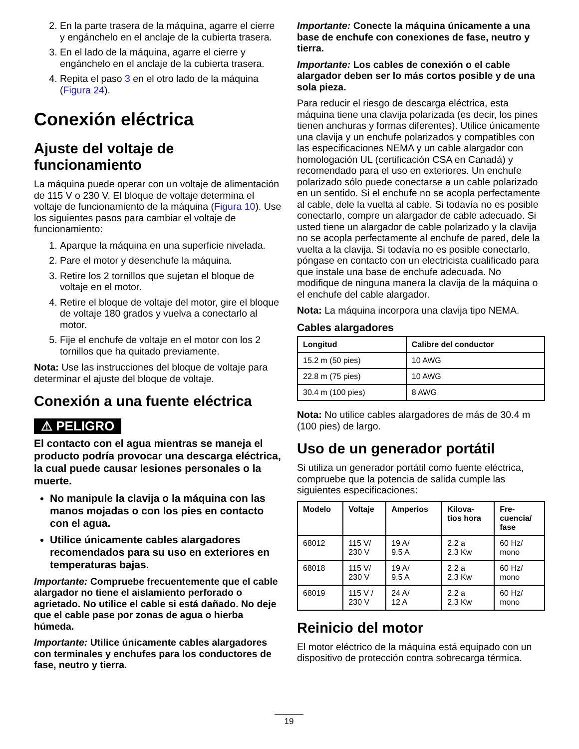2. En la parte trasera de la máquina, agarre el cierre y engánchelo en el anclaje de la cubierta trasera.
3. En el lado de la máquina, agarre el cierre y engánchelo en el anclaje de la cubierta trasera.
4. Repita el paso 3 en el otro lado de la máquina (Figura 24).
Conexión eléctrica
Ajuste del voltaje de funcionamiento
La máquina puede operar con un voltaje de alimentación de 115 V o 230 V. El bloque de voltaje determina el voltaje de funcionamiento de la máquina (Figura 10). Use los siguientes pasos para cambiar el voltaje de funcionamiento:
1. Aparque la máquina en una superficie nivelada.
2. Pare el motor y desenchufe la máquina.
3. Retire los 2 tornillos que sujetan el bloque de voltaje en el motor.
4. Retire el bloque de voltaje del motor, gire el bloque de voltaje 180 grados y vuelva a conectarlo al motor.
5. Fije el enchufe de voltaje en el motor con los 2 tornillos que ha quitado previamente.
Nota: Use las instrucciones del bloque de voltaje para determinar el ajuste del bloque de voltaje.
Conexión a una fuente eléctrica
⚠ PELIGRO
El contacto con el agua mientras se maneja el producto podría provocar una descarga eléctrica, la cual puede causar lesiones personales o la muerte.
No manipule la clavija o la máquina con las manos mojadas o con los pies en contacto con el agua.
Utilice únicamente cables alargadores recomendados para su uso en exteriores en temperaturas bajas.
Importante: Compruebe frecuentemente que el cable alargador no tiene el aislamiento perforado o agrietado. No utilice el cable si está dañado. No deje que el cable pase por zonas de agua o hierba húmeda.
Importante: Utilice únicamente cables alargadores con terminales y enchufes para los conductores de fase, neutro y tierra.
Importante: Conecte la máquina únicamente a una base de enchufe con conexiones de fase, neutro y tierra.
Importante: Los cables de conexión o el cable alargador deben ser lo más cortos posible y de una sola pieza.
Para reducir el riesgo de descarga eléctrica, esta máquina tiene una clavija polarizada (es decir, los pines tienen anchuras y formas diferentes). Utilice únicamente una clavija y un enchufe polarizados y compatibles con las especificaciones NEMA y un cable alargador con homologación UL (certificación CSA en Canadá) y recomendado para el uso en exteriores. Un enchufe polarizado sólo puede conectarse a un cable polarizado en un sentido. Si el enchufe no se acopla perfectamente al cable, dele la vuelta al cable. Si todavía no es posible conectarlo, compre un alargador de cable adecuado. Si usted tiene un alargador de cable polarizado y la clavija no se acopla perfectamente al enchufe de pared, dele la vuelta a la clavija. Si todavía no es posible conectarlo, póngase en contacto con un electricista cualificado para que instale una base de enchufe adecuada. No modifique de ninguna manera la clavija de la máquina o el enchufe del cable alargador.
Nota: La máquina incorpora una clavija tipo NEMA.
Cables alargadores
| Longitud | Calibre del conductor |
| --- | --- |
| 15.2 m (50 pies) | 10 AWG |
| 22.8 m (75 pies) | 10 AWG |
| 30.4 m (100 pies) | 8 AWG |
Nota: No utilice cables alargadores de más de 30.4 m (100 pies) de largo.
Uso de un generador portátil
Si utiliza un generador portátil como fuente eléctrica, compruebe que la potencia de salida cumple las siguientes especificaciones:
| Modelo | Voltaje | Amperios | Kilova- tios hora | Fre- cuencia/ fase |
| --- | --- | --- | --- | --- |
| 68012 | 115 V/ 230 V | 19 A/ 9.5 A | 2.2 a 2.3 Kw | 60 Hz/ mono |
| 68018 | 115 V/ 230 V | 19 A/ 9.5 A | 2.2 a 2.3 Kw | 60 Hz/ mono |
| 68019 | 115 V / 230 V | 24 A/ 12 A | 2.2 a 2.3 Kw | 60 Hz/ mono |
Reinicio del motor
El motor eléctrico de la máquina está equipado con un dispositivo de protección contra sobrecarga térmica.
19